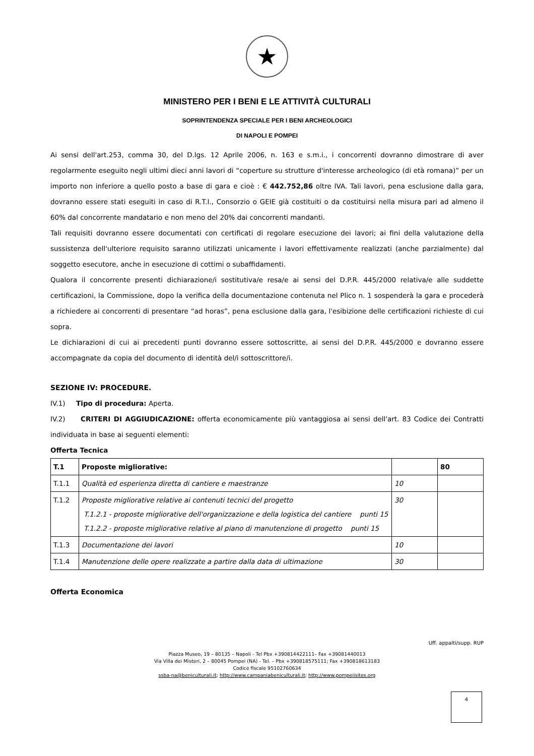★
MINISTERO PER I BENI E LE ATTIVITÀ CULTURALI
SOPRINTENDENZA SPECIALE PER I BENI ARCHEOLOGICI
DI NAPOLI E POMPEI
Ai sensi dell'art.253, comma 30, del D.lgs. 12 Aprile 2006, n. 163 e s.m.i., i concorrenti dovranno dimostrare di aver regolarmente eseguito negli ultimi dieci anni lavori di “coperture su strutture d'interesse archeologico (di età romana)” per un importo non inferiore a quello posto a base di gara e cioè : € 442.752,86 oltre IVA. Tali lavori, pena esclusione dalla gara, dovranno essere stati eseguiti in caso di R.T.I., Consorzio o GEIE già costituiti o da costituirsi nella misura pari ad almeno il 60% dal concorrente mandatario e non meno del 20% dai concorrenti mandanti.
Tali requisiti dovranno essere documentati con certificati di regolare esecuzione dei lavori; ai fini della valutazione della sussistenza dell'ulteriore requisito saranno utilizzati unicamente i lavori effettivamente realizzati (anche parzialmente) dal soggetto esecutore, anche in esecuzione di cottimi o subaffidamenti.
Qualora il concorrente presenti dichiarazione/i sostitutiva/e resa/e ai sensi del D.P.R. 445/2000 relativa/e alle suddette certificazioni, la Commissione, dopo la verifica della documentazione contenuta nel Plico n. 1 sospenderà la gara e procederà a richiedere ai concorrenti di presentare “ad horas”, pena esclusione dalla gara, l'esibizione delle certificazioni richieste di cui sopra.
Le dichiarazioni di cui ai precedenti punti dovranno essere sottoscritte, ai sensi del D.P.R. 445/2000 e dovranno essere accompagnate da copia del documento di identità del/i sottoscrittore/i.
SEZIONE IV: PROCEDURE.
IV.1) Tipo di procedura: Aperta.
IV.2) CRITERI DI AGGIUDICAZIONE: offerta economicamente più vantaggiosa ai sensi dell'art. 83 Codice dei Contratti individuata in base ai seguenti elementi:
Offerta Tecnica
| T.1 | Proposte migliorative: | | 80 |
| T.1.1 | Qualità ed esperienza diretta di cantiere e maestranze | 10 | |
| T.1.2 | Proposte migliorative relative ai contenuti tecnici del progetto T.1.2.1 - proposte migliorative dell'organizzazione e della logistica del cantiere punti 15 T.1.2.2 - proposte migliorative relative al piano di manutenzione di progetto punti 15 | 30 | |
| T.1.3 | Documentazione dei lavori | 10 | |
| T.1.4 | Manutenzione delle opere realizzate a partire dalla data di ultimazione | 30 | |
Offerta Economica
Uff. appalti/supp. RUP
Piazza Museo, 19 – 80135 – Napoli - Tel Pbx +390814422111– Fax +39081440013
Via Villa dei Misteri, 2 – 80045 Pompei (NA) - Tel. – Pbx +390818575111; Fax +390818613183
Codice fiscale 95102760634
ssba-na@beniculturali.it; http://www.campaniabeniculturali.it; http://www.pompeiisites.org
4